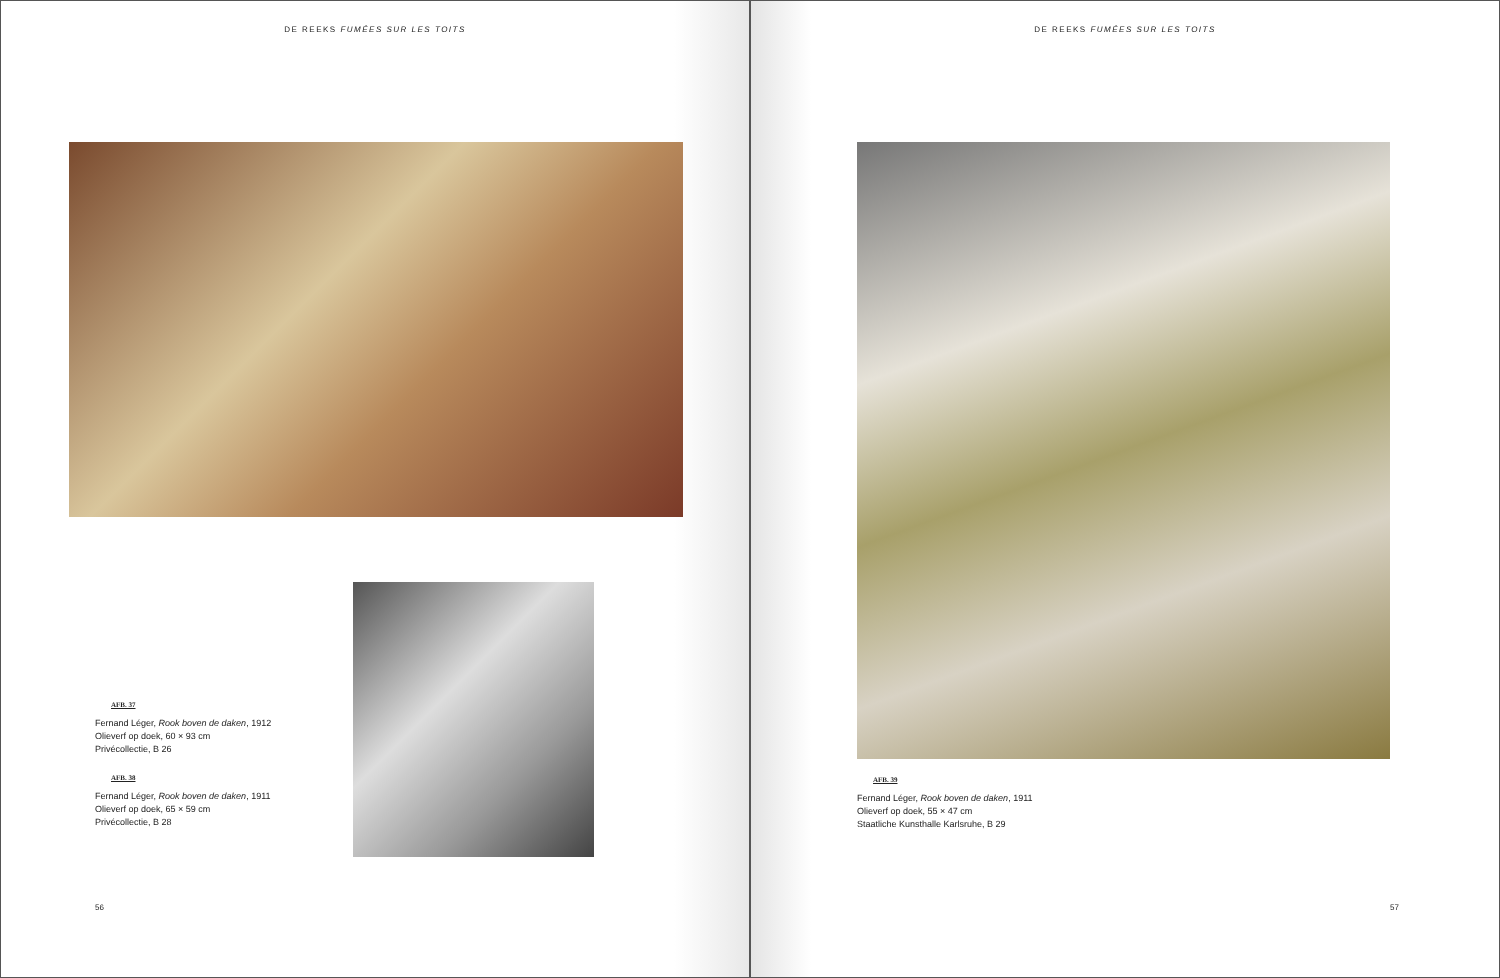DE REEKS FUMÉES SUR LES TOITS
AFB. 37
Fernand Léger, Rook boven de daken, 1912
Olieverf op doek, 60 × 93 cm
Privécollectie, B 26
AFB. 38
Fernand Léger, Rook boven de daken, 1911
Olieverf op doek, 65 × 59 cm
Privécollectie, B 28
56
DE REEKS FUMÉES SUR LES TOITS
AFB. 39
Fernand Léger, Rook boven de daken, 1911
Olieverf op doek, 55 × 47 cm
Staatliche Kunsthalle Karlsruhe, B 29
57